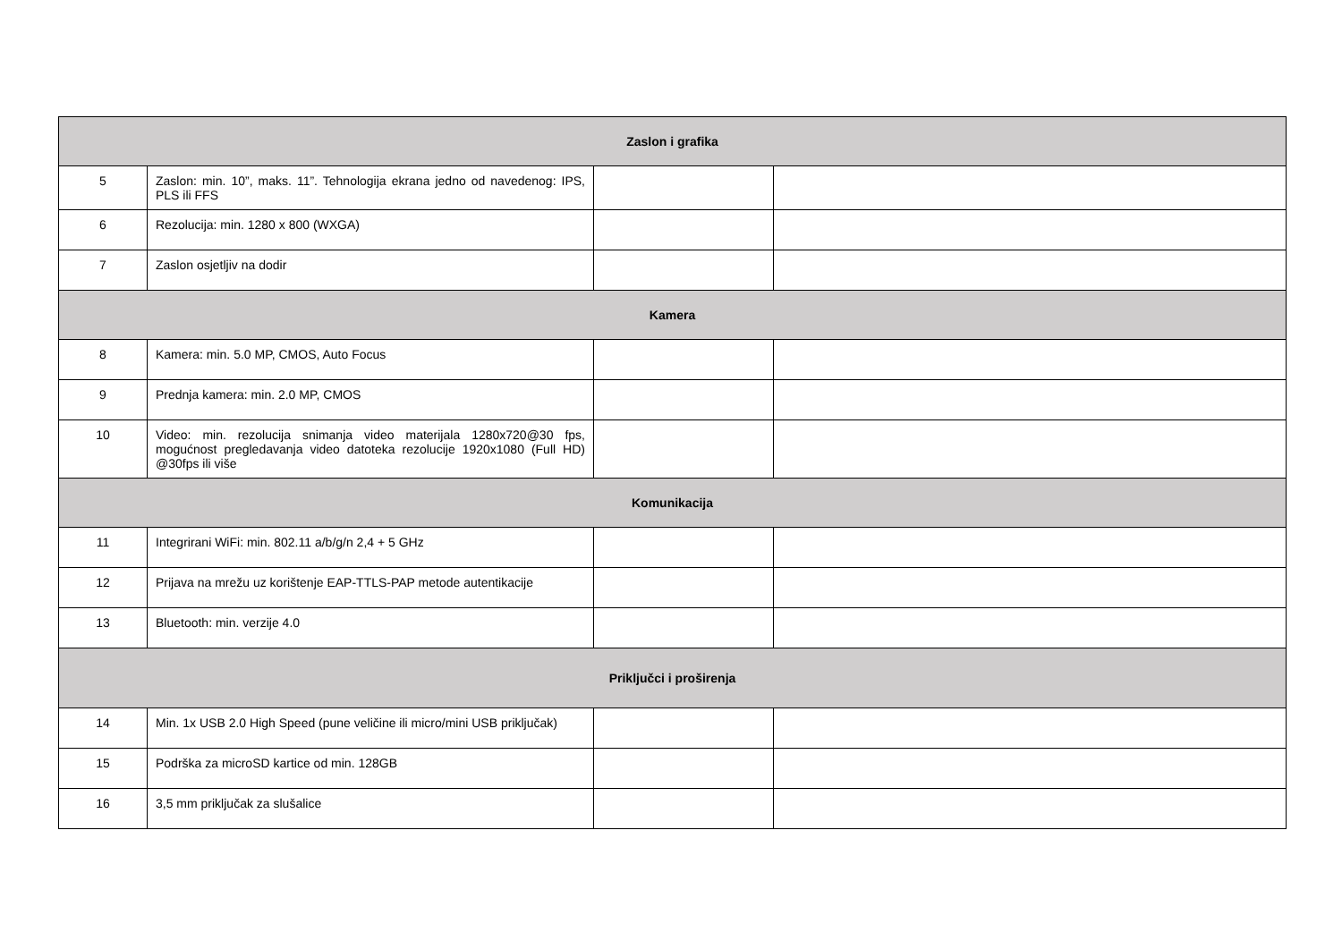| Zaslon i grafika | | | |
| 5 | Zaslon: min. 10”, maks. 11”. Tehnologija ekrana jedno od navedenog: IPS, PLS ili FFS | | |
| 6 | Rezolucija: min. 1280 x 800 (WXGA) | | |
| 7 | Zaslon osjetljiv na dodir | | |
| Kamera | | | |
| 8 | Kamera: min. 5.0 MP, CMOS, Auto Focus | | |
| 9 | Prednja kamera: min. 2.0 MP, CMOS | | |
| 10 | Video: min. rezolucija snimanja video materijala 1280x720@30 fps, mogućnost pregledavanja video datoteka rezolucije 1920x1080 (Full HD) @30fps ili više | | |
| Komunikacija | | | |
| 11 | Integrirani WiFi: min. 802.11 a/b/g/n 2,4 + 5 GHz | | |
| 12 | Prijava na mrežu uz korištenje EAP-TTLS-PAP metode autentikacije | | |
| 13 | Bluetooth: min. verzije 4.0 | | |
| Priključci i proširenja | | | |
| 14 | Min. 1x USB 2.0 High Speed (pune veličine ili micro/mini USB priključak) | | |
| 15 | Podrška za microSD kartice od min. 128GB | | |
| 16 | 3,5 mm priključak za slušalice | | |